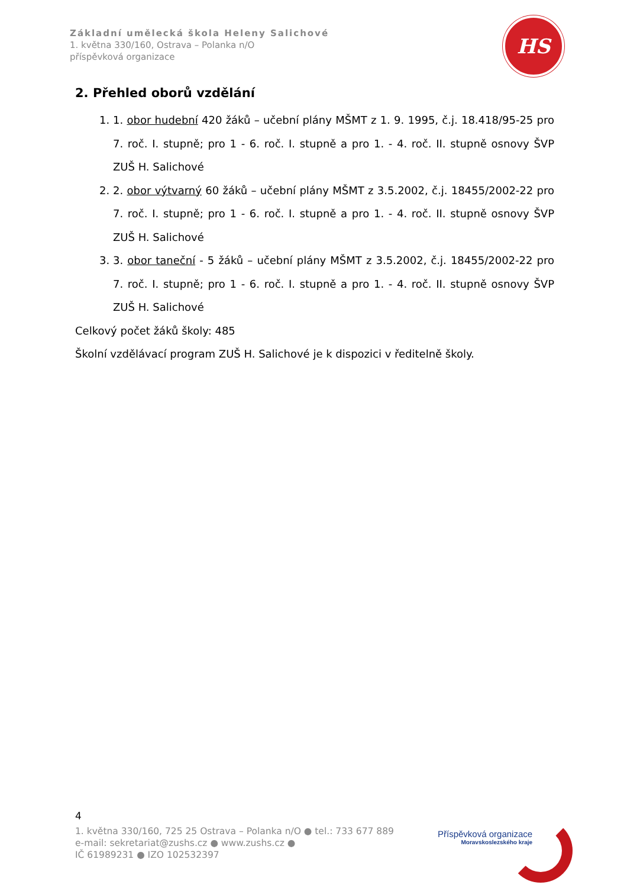Základní umělecká škola Heleny Salichové
1. května 330/160, Ostrava – Polanka n/O
příspěvková organizace
HS
2. Přehled oborů vzdělání
1. 1. obor hudební 420 žáků – učební plány MŠMT z 1. 9. 1995, č.j. 18.418/95-25 pro 7. roč. I. stupně; pro 1 - 6. roč. I. stupně a pro 1. - 4. roč. II. stupně osnovy ŠVP ZUŠ H. Salichové
2. 2. obor výtvarný 60 žáků – učební plány MŠMT z 3.5.2002, č.j. 18455/2002-22 pro 7. roč. I. stupně; pro 1 - 6. roč. I. stupně a pro 1. - 4. roč. II. stupně osnovy ŠVP ZUŠ H. Salichové
3. 3. obor taneční - 5 žáků – učební plány MŠMT z 3.5.2002, č.j. 18455/2002-22 pro 7. roč. I. stupně; pro 1 - 6. roč. I. stupně a pro 1. - 4. roč. II. stupně osnovy ŠVP ZUŠ H. Salichové
Celkový počet žáků školy: 485
Školní vzdělávací program ZUŠ H. Salichové je k dispozici v ředitelně školy.
4
1. května 330/160, 725 25 Ostrava – Polanka n/O ● tel.: 733 677 889
e-mail: sekretariat@zushs.cz ● www.zushs.cz ●
IČ 61989231 ● IZO 102532397
Příspěvková organizace
Moravskoslezského kraje